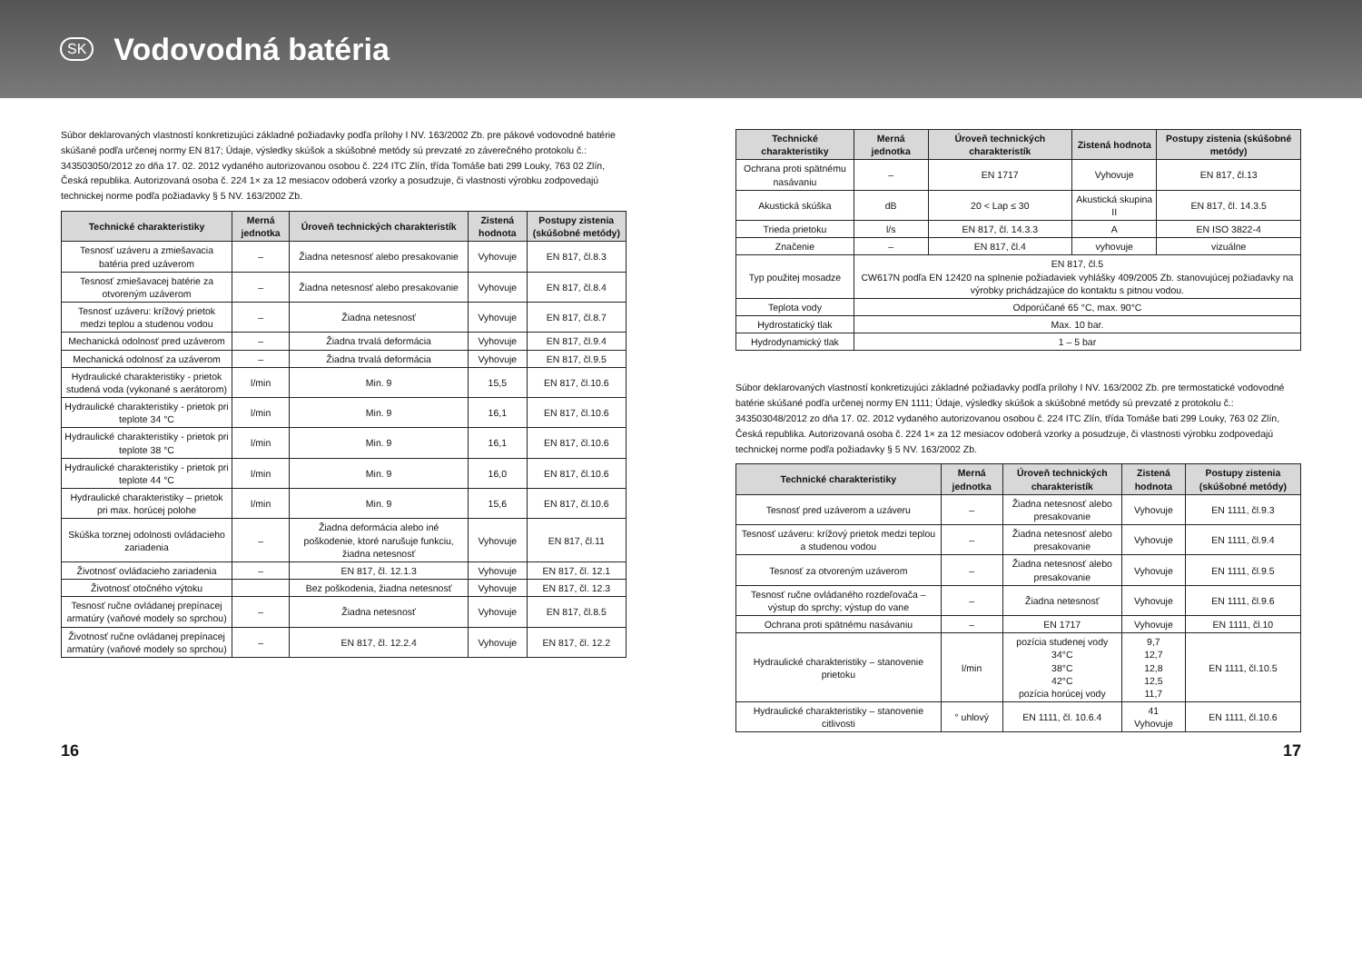SK
Vodovodná batéria
Súbor deklarovaných vlastností konkretizujúci základné požiadavky podľa prílohy I NV. 163/2002 Zb. pre pákové vodovodné batérie skúšané podľa určenej normy EN 817; Údaje, výsledky skúšok a skúšobné metódy sú prevzaté zo záverečného protokolu č.: 343503050/2012 zo dňa 17. 02. 2012 vydaného autorizovanou osobou č. 224 ITC Zlín, třída Tomáše bati 299 Louky, 763 02 Zlín, Česká republika. Autorizovaná osoba č. 224 1× za 12 mesiacov odoberá vzorky a posudzuje, či vlastnosti výrobku zodpovedajú technickej norme podľa požiadavky § 5 NV. 163/2002 Zb.
| Technické charakteristiky | Merná jednotka | Úroveň technických charakteristík | Zistená hodnota | Postupy zistenia (skúšobné metódy) |
| --- | --- | --- | --- | --- |
| Tesnosť uzáveru a zmiešavacia batéria pred uzáverom | – | Žiadna netesnosť alebo presakovanie | Vyhovuje | EN 817, čl.8.3 |
| Tesnosť zmiešavacej batérie za otvoreným uzáverom | – | Žiadna netesnosť alebo presakovanie | Vyhovuje | EN 817, čl.8.4 |
| Tesnosť uzáveru: krížový prietok medzi teplou a studenou vodou | – | Žiadna netesnosť | Vyhovuje | EN 817, čl.8.7 |
| Mechanická odolnosť pred uzáverom | – | Žiadna trvalá deformácia | Vyhovuje | EN 817, čl.9.4 |
| Mechanická odolnosť za uzáverom | – | Žiadna trvalá deformácia | Vyhovuje | EN 817, čl.9.5 |
| Hydraulické charakteristiky - prietok studená voda (vykonané s aerátorom) | l/min | Min. 9 | 15,5 | EN 817, čl.10.6 |
| Hydraulické charakteristiky - prietok pri teplote 34 °C | l/min | Min. 9 | 16,1 | EN 817, čl.10.6 |
| Hydraulické charakteristiky - prietok pri teplote 38 °C | l/min | Min. 9 | 16,1 | EN 817, čl.10.6 |
| Hydraulické charakteristiky - prietok pri teplote 44 °C | l/min | Min. 9 | 16,0 | EN 817, čl.10.6 |
| Hydraulické charakteristiky – prietok pri max. horúcej polohe | l/min | Min. 9 | 15,6 | EN 817, čl.10.6 |
| Skúška torznej odolnosti ovládacieho zariadenia | – | Žiadna deformácia alebo iné poškodenie, ktoré narušuje funkciu, žiadna netesnosť | Vyhovuje | EN 817, čl.11 |
| Životnosť ovládacieho zariadenia | – | EN 817, čl. 12.1.3 | Vyhovuje | EN 817, čl. 12.1 |
| Životnosť otočného výtoku | | Bez poškodenia, žiadna netesnosť | Vyhovuje | EN 817, čl. 12.3 |
| Tesnosť ručne ovládanej prepínacej armatúry (vaňové modely so sprchou) | – | Žiadna netesnosť | Vyhovuje | EN 817, čl.8.5 |
| Životnosť ručne ovládanej prepínacej armatúry (vaňové modely so sprchou) | – | EN 817, čl. 12.2.4 | Vyhovuje | EN 817, čl. 12.2 |
| Technické charakteristiky | Merná jednotka | Úroveň technických charakteristík | Zistená hodnota | Postupy zistenia (skúšobné metódy) |
| --- | --- | --- | --- | --- |
| Ochrana proti spätnému nasávaniu | – | EN 1717 | Vyhovuje | EN 817, čl.13 |
| Akustická skúška | dB | 20 < Lap ≤ 30 | Akustická skupina II | EN 817, čl. 14.3.5 |
| Trieda prietoku | l/s | EN 817, čl. 14.3.3 | A | EN ISO 3822-4 |
| Značenie | – | EN 817, čl.4 | vyhovuje | vizuálne |
| Typ použitej mosadze | EN 817, čl.5 CW617N podľa EN 12420 na splnenie požiadaviek vyhlášky 409/2005 Zb. stanovujúcej požiadavky na výrobky prichádzajúce do kontaktu s pitnou vodou. | | | |
| Teplota vody | Odporúčané 65 °C, max. 90°C | | | |
| Hydrostatický tlak | Max. 10 bar. | | | |
| Hydrodynamický tlak | 1 – 5 bar | | | |
Súbor deklarovaných vlastností konkretizujúci základné požiadavky podľa prílohy I NV. 163/2002 Zb. pre termostatické vodovodné batérie skúšané podľa určenej normy EN 1111; Údaje, výsledky skúšok a skúšobné metódy sú prevzaté z protokolu č.: 343503048/2012 zo dňa 17. 02. 2012 vydaného autorizovanou osobou č. 224 ITC Zlín, třída Tomáše bati 299 Louky, 763 02 Zlín, Česká republika. Autorizovaná osoba č. 224 1× za 12 mesiacov odoberá vzorky a posudzuje, či vlastnosti výrobku zodpovedajú technickej norme podľa požiadavky § 5 NV. 163/2002 Zb.
| Technické charakteristiky | Merná jednotka | Úroveň technických charakteristík | Zistená hodnota | Postupy zistenia (skúšobné metódy) |
| --- | --- | --- | --- | --- |
| Tesnosť pred uzáverom a uzáveru | – | Žiadna netesnosť alebo presakovanie | Vyhovuje | EN 1111, čl.9.3 |
| Tesnosť uzáveru: krížový prietok medzi teplou a studenou vodou | – | Žiadna netesnosť alebo presakovanie | Vyhovuje | EN 1111, čl.9.4 |
| Tesnosť za otvoreným uzáverom | – | Žiadna netesnosť alebo presakovanie | Vyhovuje | EN 1111, čl.9.5 |
| Tesnosť ručne ovládaného rozdeľovača – výstup do sprchy; výstup do vane | – | Žiadna netesnosť | Vyhovuje | EN 1111, čl.9.6 |
| Ochrana proti spätnému nasávaniu | – | EN 1717 | Vyhovuje | EN 1111, čl.10 |
| Hydraulické charakteristiky – stanovenie prietoku | l/min | pozícia studenej vody 34°C 38°C 42°C pozícia horúcej vody | 9,7 12,7 12,8 12,5 11,7 | EN 1111, čl.10.5 |
| Hydraulické charakteristiky – stanovenie citlivosti | ° uhlový | EN 1111, čl. 10.6.4 | 41 Vyhovuje | EN 1111, čl.10.6 |
16 17